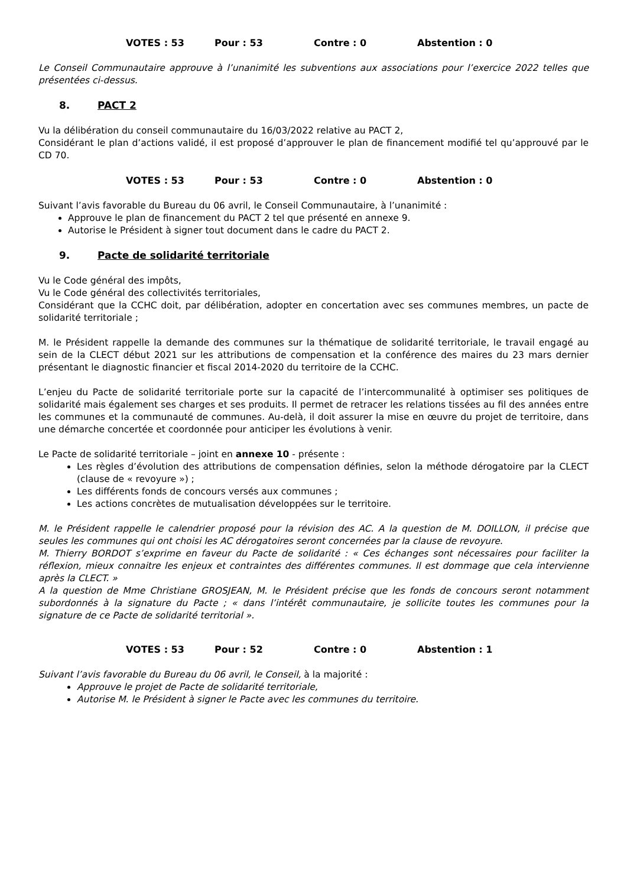VOTES : 53 Pour : 53 Contre : 0 Abstention : 0
Le Conseil Communautaire approuve à l’unanimité les subventions aux associations pour l’exercice 2022 telles que présentées ci-dessus.
8. PACT 2
Vu la délibération du conseil communautaire du 16/03/2022 relative au PACT 2,
Considérant le plan d’actions validé, il est proposé d’approuver le plan de financement modifié tel qu’approuvé par le CD 70.
VOTES : 53 Pour : 53 Contre : 0 Abstention : 0
Suivant l’avis favorable du Bureau du 06 avril, le Conseil Communautaire, à l’unanimité :
Approuve le plan de financement du PACT 2 tel que présenté en annexe 9.
Autorise le Président à signer tout document dans le cadre du PACT 2.
9. Pacte de solidarité territoriale
Vu le Code général des impôts,
Vu le Code général des collectivités territoriales,
Considérant que la CCHC doit, par délibération, adopter en concertation avec ses communes membres, un pacte de solidarité territoriale ;
M. le Président rappelle la demande des communes sur la thématique de solidarité territoriale, le travail engagé au sein de la CLECT début 2021 sur les attributions de compensation et la conférence des maires du 23 mars dernier présentant le diagnostic financier et fiscal 2014-2020 du territoire de la CCHC.
L’enjeu du Pacte de solidarité territoriale porte sur la capacité de l’intercommunalité à optimiser ses politiques de solidarité mais également ses charges et ses produits. Il permet de retracer les relations tissées au fil des années entre les communes et la communauté de communes. Au-delà, il doit assurer la mise en œuvre du projet de territoire, dans une démarche concertée et coordonnée pour anticiper les évolutions à venir.
Le Pacte de solidarité territoriale – joint en annexe 10 - présente :
Les règles d’évolution des attributions de compensation définies, selon la méthode dérogatoire par la CLECT (clause de « revoyure ») ;
Les différents fonds de concours versés aux communes ;
Les actions concrètes de mutualisation développées sur le territoire.
M. le Président rappelle le calendrier proposé pour la révision des AC. A la question de M. DOILLON, il précise que seules les communes qui ont choisi les AC dérogatoires seront concernées par la clause de revoyure.
M. Thierry BORDOT s’exprime en faveur du Pacte de solidarité : « Ces échanges sont nécessaires pour faciliter la réflexion, mieux connaitre les enjeux et contraintes des différentes communes. Il est dommage que cela intervienne après la CLECT. »
A la question de Mme Christiane GROSJEAN, M. le Président précise que les fonds de concours seront notamment subordonnés à la signature du Pacte ; « dans l’intérêt communautaire, je sollicite toutes les communes pour la signature de ce Pacte de solidarité territorial ».
VOTES : 53 Pour : 52 Contre : 0 Abstention : 1
Suivant l’avis favorable du Bureau du 06 avril, le Conseil, à la majorité :
Approuve le projet de Pacte de solidarité territoriale,
Autorise M. le Président à signer le Pacte avec les communes du territoire.